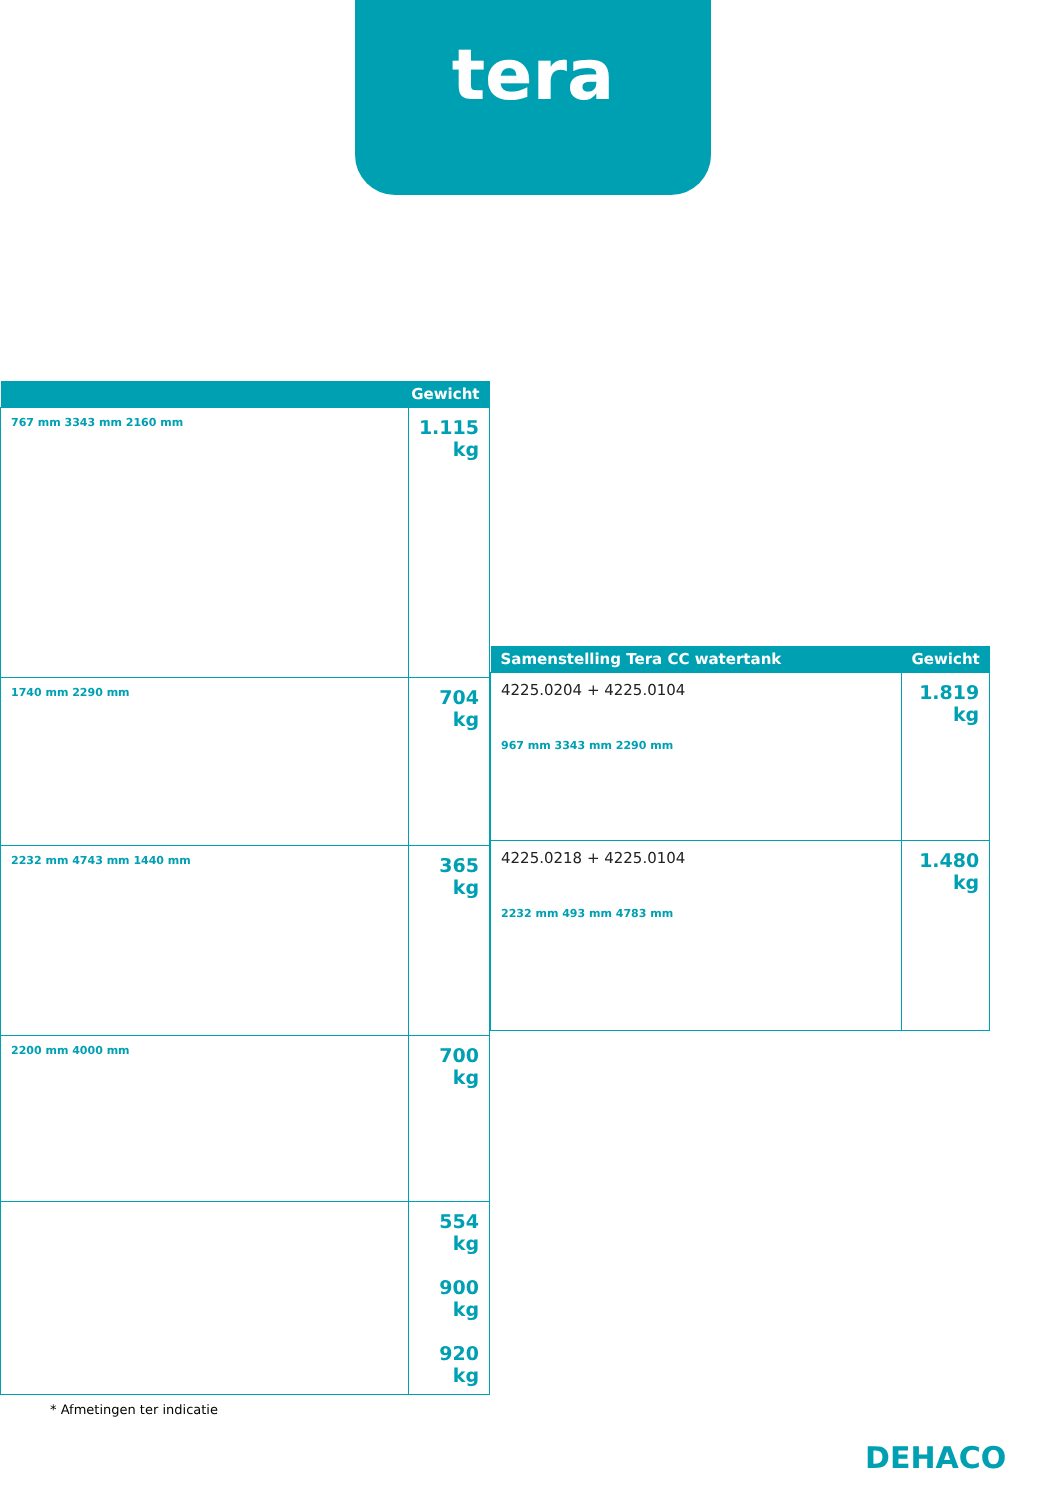tera
| Gewicht | |
| --- | --- |
| 767 mm 3343 mm 2160 mm | 1.115 kg |
| 1740 mm 2290 mm | 704 kg |
| 2232 mm 4743 mm 1440 mm | 365 kg |
| 2200 mm 4000 mm | 700 kg |
| | 554 kg 900 kg 920 kg |
| Samenstelling Tera CC watertank | Gewicht |
| --- | --- |
| 4225.0204 + 4225.0104 967 mm 3343 mm 2290 mm | 1.819 kg |
| 4225.0218 + 4225.0104 2232 mm 493 mm 4783 mm | 1.480 kg |
* Afmetingen ter indicatie
DEHACO